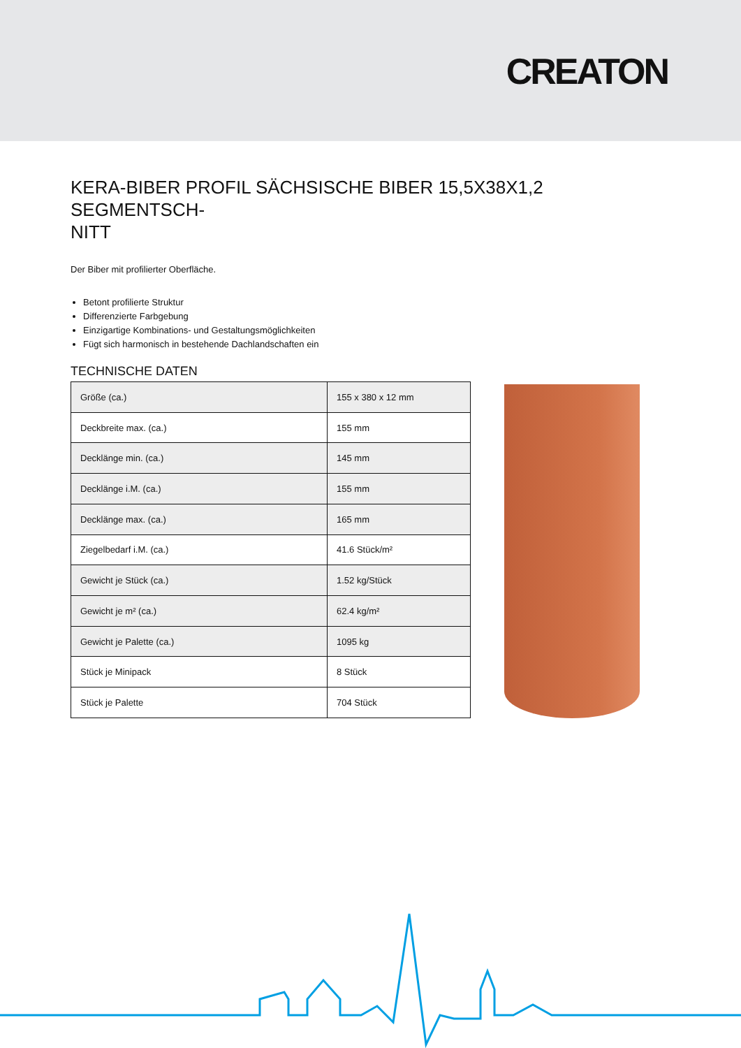CREATON
KERA-BIBER PROFIL SÄCHSISCHE BIBER 15,5X38X1,2 SEGMENTSCH-
NITT
Der Biber mit profilierter Oberfläche.
Betont profilierte Struktur
Differenzierte Farbgebung
Einzigartige Kombinations- und Gestaltungsmöglichkeiten
Fügt sich harmonisch in bestehende Dachlandschaften ein
TECHNISCHE DATEN
| Größe (ca.) | 155 x 380 x 12 mm |
| Deckbreite max. (ca.) | 155 mm |
| Decklänge min. (ca.) | 145 mm |
| Decklänge i.M. (ca.) | 155 mm |
| Decklänge max. (ca.) | 165 mm |
| Ziegelbedarf i.M. (ca.) | 41.6 Stück/m² |
| Gewicht je Stück (ca.) | 1.52 kg/Stück |
| Gewicht je m² (ca.) | 62.4 kg/m² |
| Gewicht je Palette (ca.) | 1095 kg |
| Stück je Minipack | 8 Stück |
| Stück je Palette | 704 Stück |